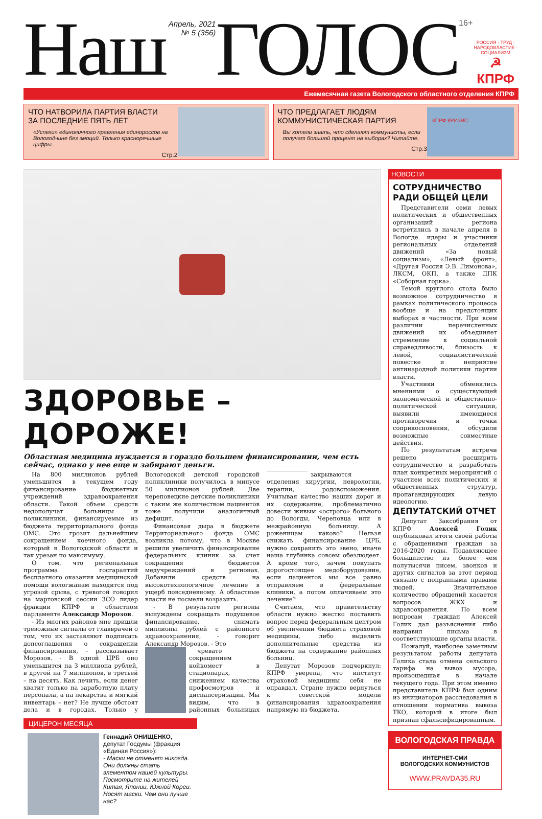Наш
Апрель, 2021
№ 5 (356)
ГОЛОС 16+
РОССИЯ · ТРУД · НАРОДОВЛАСТИЕ · СОЦИАЛИЗМ
☭
КПРФ
Ежемесячная газета Вологодского областного отделения КПРФ
ЧТО НАТВОРИЛА ПАРТИЯ ВЛАСТИ
ЗА ПОСЛЕДНИЕ ПЯТЬ ЛЕТ
«Успехи» единоличного правления единороссов на Вологодчине без эмоций. Только красноречивые цифры.
Стр.2
ЧТО ПРЕДЛАГАЕТ ЛЮДЯМ
КОММУНИСТИЧЕСКАЯ ПАРТИЯ
Вы хотели знать, что сделают коммунисты, если получат большой процент на выборах? Читайте.
Стр.3
КПРФ КРИЗИС
ЗДОРОВЬЕ – ДОРОЖЕ!
Областная медицина нуждается в гораздо большем финансировании, чем есть сейчас, однако у нее еще и забирают деньги.
На 800 миллионов рублей уменьшится в текущем году финансирование бюджетных учреждений здравоохранения области. Такой объем средств недополучат больницы и поликлиники, финансируемые из бюджета территориального фонда ОМС. Это грозит дальнейшим сокращением коечного фонда, который в Вологодской области и так урезан по максимуму.
О том, что региональная программа госгарантий бесплатного оказания медицинской помощи вологжанам находится под угрозой срыва, с тревогой говорил на мартовской сессии ЗСО лидер фракции КПРФ в областном парламенте Александр Морозов.
- Из многих районов мне пришли тревожные сигналы от главврачей о том, что их заставляют подписать допсоглашения о сокращении финансирования, - рассказывает Морозов. - В одной ЦРБ оно уменьшится на 3 миллиона рублей, в другой на 7 миллионов, в третьей – на десять. Как лечить, если денег хватит только на заработную плату персонала, а на лекарства и мягкий инвентарь – нет? Не лучше обстоят дела и в городах. Только у Вологодской детской городской поликлиники получилось в минусе 50 миллионов рублей. Две череповецкие детские поликлиники с таким же количеством пациентов тоже получили аналогичный дефицит.
Финансовая дыра в бюджете Территориального фонда ОМС возникла потому, что в Москве решили увеличить финансирование федеральных клиник за счет сокращения бюджетов медучреждений в регионах. Добавили средств на высокотехнологичное лечение в ущерб повседневному. А областные власти не посмели возразить.
- В результате регионы вынуждены сокращать подушевое финансирование, снимать миллионы рублей с районного здравоохранения, - говорит Александр Морозов. - Это
чревато сокращением койкомест в стационарах, снижением качества профосмотров и диспансеризации. Мы видим, что в районных больницах закрываются отделения хирургии, неврологии, терапии, родовспоможения. Учитывая качество наших дорог и их содержание, проблематично довести живым «острого» больного до Вологды, Череповца или в межрайонную больницу. А роженицам каково? Нельзя снижать финансирование ЦРБ, нужно сохранить это звено, иначе наша глубинка совсем обезлюдеет. А кроме того, зачем покупать дорогостоящее медоборудование, если пациентов мы все равно отправляем в федеральные клиники, а потом оплачиваем это лечение?
Считаем, что правительству области нужно жестко поставить вопрос перед федеральным центром об увеличении бюджета страховой медицины, либо выделить дополнительные средства из бюджета на содержание районных больниц.
Депутат Морозов подчеркнул: КПРФ уверена, что институт страховой медицины себя не оправдал. Стране нужно вернуться к советской модели финансирования здравоохранения напрямую из бюджета.
ЦИЦЕРОН МЕСЯЦА
Геннадий ОНИЩЕНКО,
депутат Госдумы (фракция «Единая Россия»):
- Маски не отменят никогда. Они должны стать элементом нашей культуры. Посмотрите на жителей Китая, Японии, Южной Кореи. Носят маски. Чем они лучше нас?
НОВОСТИ
СОТРУДНИЧЕСТВО РАДИ ОБЩЕЙ ЦЕЛИ
Представители семи левых политических и общественных организаций региона встретились в начале апреля в Вологде. идеры и участники региональных отделений движений «За новый социализм», «Левый фронт», «Другая Россия Э.В. Лимонова», ЛКСМ, ОКП, а также ДПК «Соборная горка».
Темой круглого стола было возможное сотрудничество в рамках политического процесса вообще и на предстоящих выборах в частности. При всем различии перечисленных движений их объединяет стремление к социальной справедливости, близость к левой, социалистической повестке и неприятие антинародной политики партии власти.
Участники обменялись мнениями о существующей экономической и общественно-политической ситуации, выявили имеющиеся противоречия и точки соприкосновения, обсудили возможные совместные действия.
По результатам встречи решено расширить сотрудничество и разработать план конкретных мероприятий с участием всех политических и общественных структур, пропагандирующих левую идеологию.
ДЕПУТАТСКИЙ ОТЧЕТ
Депутат Заксобрания от КПРФ Алексей Голик опубликовал итоги своей работы с обращениями граждан за 2016-2020 годы. Подавляющее большинство из более чем полутысячи писем, звонков и других сигналов за этот период связано с попранными правами людей. Значительное количество обращений касается вопросов ЖКХ и здравоохранения. По всем вопросам граждан Алексей Голик дал разъяснения либо направил письма в соответствующие органы власти.
Пожалуй, наиболее заметным результатом работы депутата Голика стала отмена сельского тарифа на вывоз мусора, произошедшая в начале текущего года. При этом именно представитель КПРФ был одним из инициаторов расследования в отношении норматива вывоза ТКО, который в итоге был признан сфальсифицированным.
ВОЛОГОДСКАЯ ПРАВДА
ИНТЕРНЕТ-СМИ
ВОЛОГОДСКИХ КОММУНИСТОВ
WWW.PRAVDA35.RU